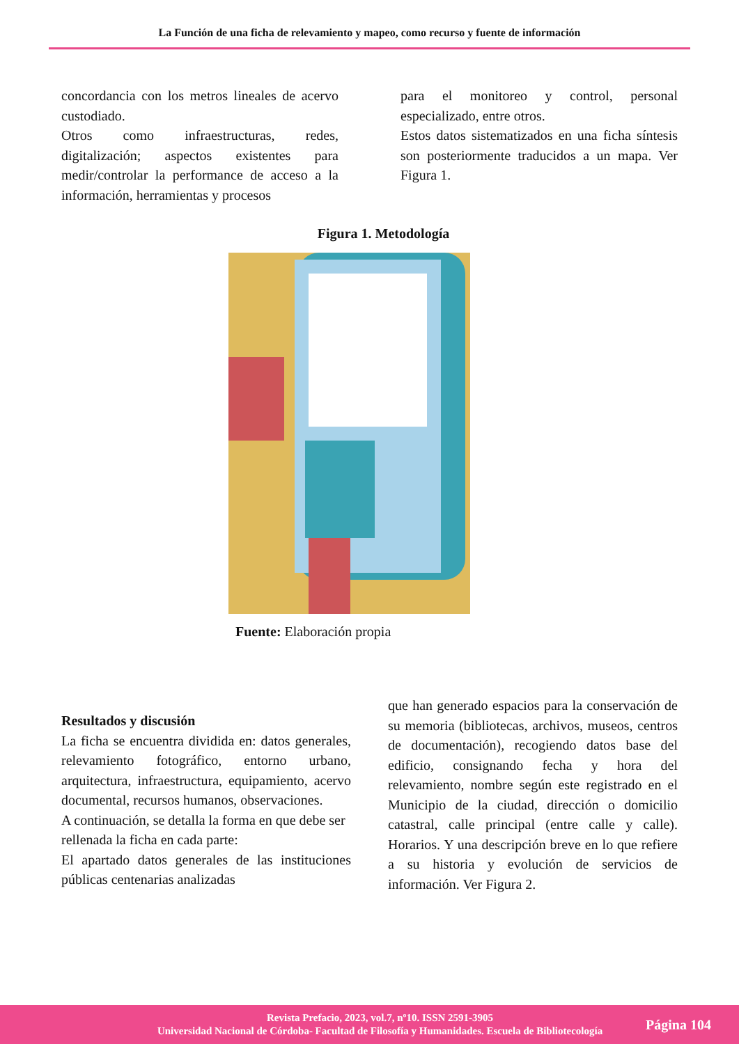La Función de una ficha de relevamiento y mapeo, como recurso y fuente de información
concordancia con los metros lineales de acervo custodiado.
Otros como infraestructuras, redes, digitalización; aspectos existentes para medir/controlar la performance de acceso a la información, herramientas y procesos
para el monitoreo y control, personal especializado, entre otros.
Estos datos sistematizados en una ficha síntesis son posteriormente traducidos a un mapa. Ver Figura 1.
Figura 1. Metodología
Fuente: Elaboración propia
Resultados y discusión
La ficha se encuentra dividida en: datos generales, relevamiento fotográfico, entorno urbano, arquitectura, infraestructura, equipamiento, acervo documental, recursos humanos, observaciones.
A continuación, se detalla la forma en que debe ser rellenada la ficha en cada parte:
El apartado datos generales de las instituciones públicas centenarias analizadas
que han generado espacios para la conservación de su memoria (bibliotecas, archivos, museos, centros de documentación), recogiendo datos base del edificio, consignando fecha y hora del relevamiento, nombre según este registrado en el Municipio de la ciudad, dirección o domicilio catastral, calle principal (entre calle y calle). Horarios. Y una descripción breve en lo que refiere a su historia y evolución de servicios de información. Ver Figura 2.
Revista Prefacio, 2023, vol.7, nº10. ISSN 2591-3905
Universidad Nacional de Córdoba- Facultad de Filosofía y Humanidades. Escuela de Bibliotecología
Página 104